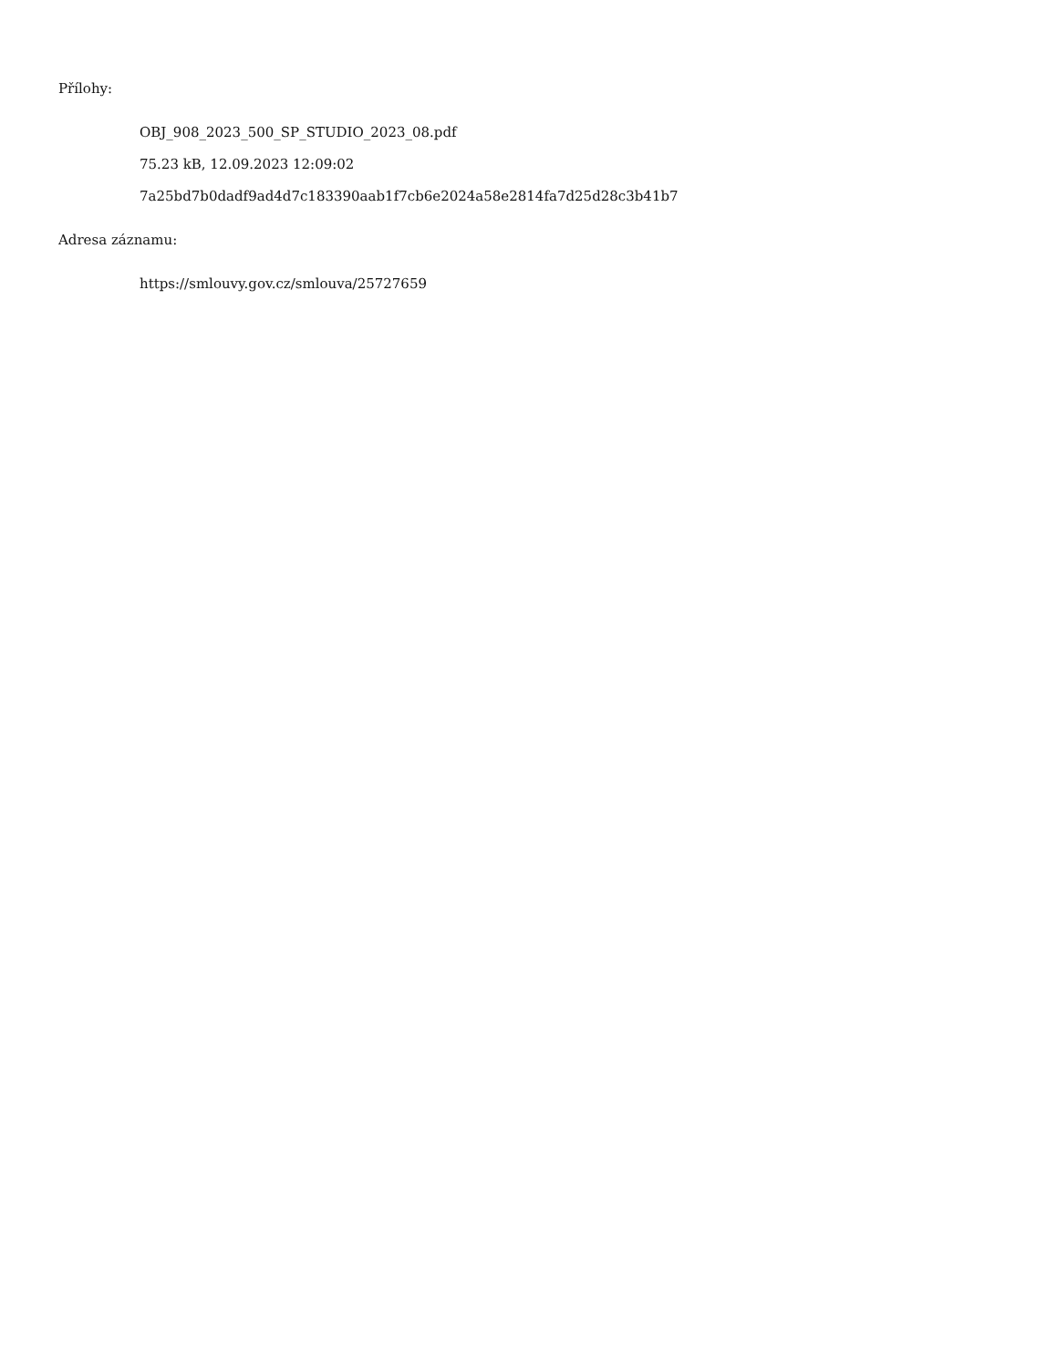Přílohy:
OBJ_908_2023_500_SP_STUDIO_2023_08.pdf
75.23 kB, 12.09.2023 12:09:02
7a25bd7b0dadf9ad4d7c183390aab1f7cb6e2024a58e2814fa7d25d28c3b41b7
Adresa záznamu:
https://smlouvy.gov.cz/smlouva/25727659